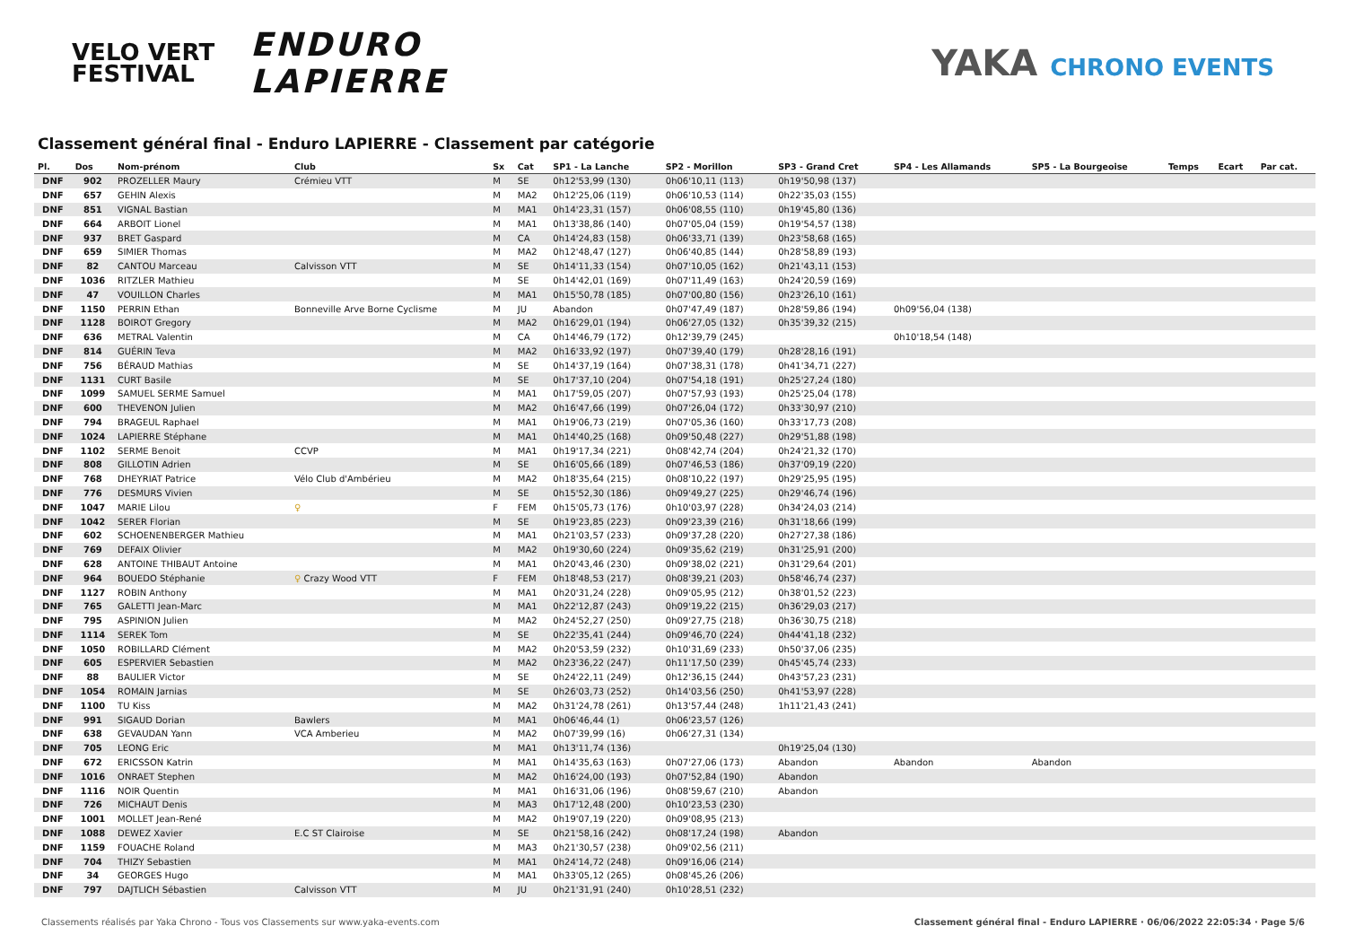VELO VERT
FESTIVAL
ENDURO
LAPIERRE
YAKA CHRONO EVENTS
Classement général final - Enduro LAPIERRE - Classement par catégorie
| Pl. | Dos | Nom-prénom | Club | Sx | Cat | SP1 - La Lanche | SP2 - Morillon | SP3 - Grand Cret | SP4 - Les Allamands | SP5 - La Bourgeoise | Temps | Ecart | Par cat. |
| --- | --- | --- | --- | --- | --- | --- | --- | --- | --- | --- | --- | --- | --- |
| DNF | 902 | PROZELLER Maury | Crémieu VTT | M | SE | 0h12'53,99 (130) | 0h06'10,11 (113) | 0h19'50,98 (137) | | | | | |
| DNF | 657 | GEHIN Alexis | | M | MA2 | 0h12'25,06 (119) | 0h06'10,53 (114) | 0h22'35,03 (155) | | | | | |
| DNF | 851 | VIGNAL Bastian | | M | MA1 | 0h14'23,31 (157) | 0h06'08,55 (110) | 0h19'45,80 (136) | | | | | |
| DNF | 664 | ARBOIT Lionel | | M | MA1 | 0h13'38,86 (140) | 0h07'05,04 (159) | 0h19'54,57 (138) | | | | | |
| DNF | 937 | BRET Gaspard | | M | CA | 0h14'24,83 (158) | 0h06'33,71 (139) | 0h23'58,68 (165) | | | | | |
| DNF | 659 | SIMIER Thomas | | M | MA2 | 0h12'48,47 (127) | 0h06'40,85 (144) | 0h28'58,89 (193) | | | | | |
| DNF | 82 | CANTOU Marceau | Calvisson VTT | M | SE | 0h14'11,33 (154) | 0h07'10,05 (162) | 0h21'43,11 (153) | | | | | |
| DNF | 1036 | RITZLER Mathieu | | M | SE | 0h14'42,01 (169) | 0h07'11,49 (163) | 0h24'20,59 (169) | | | | | |
| DNF | 47 | VOUILLON Charles | | M | MA1 | 0h15'50,78 (185) | 0h07'00,80 (156) | 0h23'26,10 (161) | | | | | |
| DNF | 1150 | PERRIN Ethan | Bonneville Arve Borne Cyclisme | M | JU | Abandon | 0h07'47,49 (187) | 0h28'59,86 (194) | 0h09'56,04 (138) | | | | |
| DNF | 1128 | BOIROT Gregory | | M | MA2 | 0h16'29,01 (194) | 0h06'27,05 (132) | 0h35'39,32 (215) | | | | | |
| DNF | 636 | METRAL Valentin | | M | CA | 0h14'46,79 (172) | 0h12'39,79 (245) | | 0h10'18,54 (148) | | | | |
| DNF | 814 | GUÉRIN Teva | | M | MA2 | 0h16'33,92 (197) | 0h07'39,40 (179) | 0h28'28,16 (191) | | | | | |
| DNF | 756 | BÉRAUD Mathias | | M | SE | 0h14'37,19 (164) | 0h07'38,31 (178) | 0h41'34,71 (227) | | | | | |
| DNF | 1131 | CURT Basile | | M | SE | 0h17'37,10 (204) | 0h07'54,18 (191) | 0h25'27,24 (180) | | | | | |
| DNF | 1099 | SAMUEL SERME Samuel | | M | MA1 | 0h17'59,05 (207) | 0h07'57,93 (193) | 0h25'25,04 (178) | | | | | |
| DNF | 600 | THEVENON Julien | | M | MA2 | 0h16'47,66 (199) | 0h07'26,04 (172) | 0h33'30,97 (210) | | | | | |
| DNF | 794 | BRAGEUL Raphael | | M | MA1 | 0h19'06,73 (219) | 0h07'05,36 (160) | 0h33'17,73 (208) | | | | | |
| DNF | 1024 | LAPIERRE Stéphane | | M | MA1 | 0h14'40,25 (168) | 0h09'50,48 (227) | 0h29'51,88 (198) | | | | | |
| DNF | 1102 | SERME Benoit | CCVP | M | MA1 | 0h19'17,34 (221) | 0h08'42,74 (204) | 0h24'21,32 (170) | | | | | |
| DNF | 808 | GILLOTIN Adrien | | M | SE | 0h16'05,66 (189) | 0h07'46,53 (186) | 0h37'09,19 (220) | | | | | |
| DNF | 768 | DHEYRIAT Patrice | Vélo Club d'Ambérieu | M | MA2 | 0h18'35,64 (215) | 0h08'10,22 (197) | 0h29'25,95 (195) | | | | | |
| DNF | 776 | DESMURS Vivien | | M | SE | 0h15'52,30 (186) | 0h09'49,27 (225) | 0h29'46,74 (196) | | | | | |
| DNF | 1047 | MARIE Lilou | ♀ | F | FEM | 0h15'05,73 (176) | 0h10'03,97 (228) | 0h34'24,03 (214) | | | | | |
| DNF | 1042 | SERER Florian | | M | SE | 0h19'23,85 (223) | 0h09'23,39 (216) | 0h31'18,66 (199) | | | | | |
| DNF | 602 | SCHOENENBERGER Mathieu | | M | MA1 | 0h21'03,57 (233) | 0h09'37,28 (220) | 0h27'27,38 (186) | | | | | |
| DNF | 769 | DEFAIX Olivier | | M | MA2 | 0h19'30,60 (224) | 0h09'35,62 (219) | 0h31'25,91 (200) | | | | | |
| DNF | 628 | ANTOINE THIBAUT Antoine | | M | MA1 | 0h20'43,46 (230) | 0h09'38,02 (221) | 0h31'29,64 (201) | | | | | |
| DNF | 964 | BOUEDO Stéphanie | ♀ Crazy Wood VTT | F | FEM | 0h18'48,53 (217) | 0h08'39,21 (203) | 0h58'46,74 (237) | | | | | |
| DNF | 1127 | ROBIN Anthony | | M | MA1 | 0h20'31,24 (228) | 0h09'05,95 (212) | 0h38'01,52 (223) | | | | | |
| DNF | 765 | GALETTI Jean-Marc | | M | MA1 | 0h22'12,87 (243) | 0h09'19,22 (215) | 0h36'29,03 (217) | | | | | |
| DNF | 795 | ASPINION Julien | | M | MA2 | 0h24'52,27 (250) | 0h09'27,75 (218) | 0h36'30,75 (218) | | | | | |
| DNF | 1114 | SEREK Tom | | M | SE | 0h22'35,41 (244) | 0h09'46,70 (224) | 0h44'41,18 (232) | | | | | |
| DNF | 1050 | ROBILLARD Clément | | M | MA2 | 0h20'53,59 (232) | 0h10'31,69 (233) | 0h50'37,06 (235) | | | | | |
| DNF | 605 | ESPERVIER Sebastien | | M | MA2 | 0h23'36,22 (247) | 0h11'17,50 (239) | 0h45'45,74 (233) | | | | | |
| DNF | 88 | BAULIER Victor | | M | SE | 0h24'22,11 (249) | 0h12'36,15 (244) | 0h43'57,23 (231) | | | | | |
| DNF | 1054 | ROMAIN Jarnias | | M | SE | 0h26'03,73 (252) | 0h14'03,56 (250) | 0h41'53,97 (228) | | | | | |
| DNF | 1100 | TU Kiss | | M | MA2 | 0h31'24,78 (261) | 0h13'57,44 (248) | 1h11'21,43 (241) | | | | | |
| DNF | 991 | SIGAUD Dorian | Bawlers | M | MA1 | 0h06'46,44 (1) | 0h06'23,57 (126) | | | | | | |
| DNF | 638 | GEVAUDAN Yann | VCA Amberieu | M | MA2 | 0h07'39,99 (16) | 0h06'27,31 (134) | | | | | | |
| DNF | 705 | LEONG Eric | | M | MA1 | 0h13'11,74 (136) | | 0h19'25,04 (130) | | | | | |
| DNF | 672 | ERICSSON Katrin | | M | MA1 | 0h14'35,63 (163) | 0h07'27,06 (173) | Abandon | Abandon | Abandon | | | |
| DNF | 1016 | ONRAET Stephen | | M | MA2 | 0h16'24,00 (193) | 0h07'52,84 (190) | Abandon | | | | | |
| DNF | 1116 | NOIR Quentin | | M | MA1 | 0h16'31,06 (196) | 0h08'59,67 (210) | Abandon | | | | | |
| DNF | 726 | MICHAUT Denis | | M | MA3 | 0h17'12,48 (200) | 0h10'23,53 (230) | | | | | | |
| DNF | 1001 | MOLLET Jean-René | | M | MA2 | 0h19'07,19 (220) | 0h09'08,95 (213) | | | | | | |
| DNF | 1088 | DEWEZ Xavier | E.C ST Clairoise | M | SE | 0h21'58,16 (242) | 0h08'17,24 (198) | Abandon | | | | | |
| DNF | 1159 | FOUACHE Roland | | M | MA3 | 0h21'30,57 (238) | 0h09'02,56 (211) | | | | | | |
| DNF | 704 | THIZY Sebastien | | M | MA1 | 0h24'14,72 (248) | 0h09'16,06 (214) | | | | | | |
| DNF | 34 | GEORGES Hugo | | M | MA1 | 0h33'05,12 (265) | 0h08'45,26 (206) | | | | | | |
| DNF | 797 | DAJTLICH Sébastien | Calvisson VTT | M | JU | 0h21'31,91 (240) | 0h10'28,51 (232) | | | | | | |
Classements réalisés par Yaka Chrono - Tous vos Classements sur www.yaka-events.com Classement général final - Enduro LAPIERRE · 06/06/2022 22:05:34 · Page 5/6